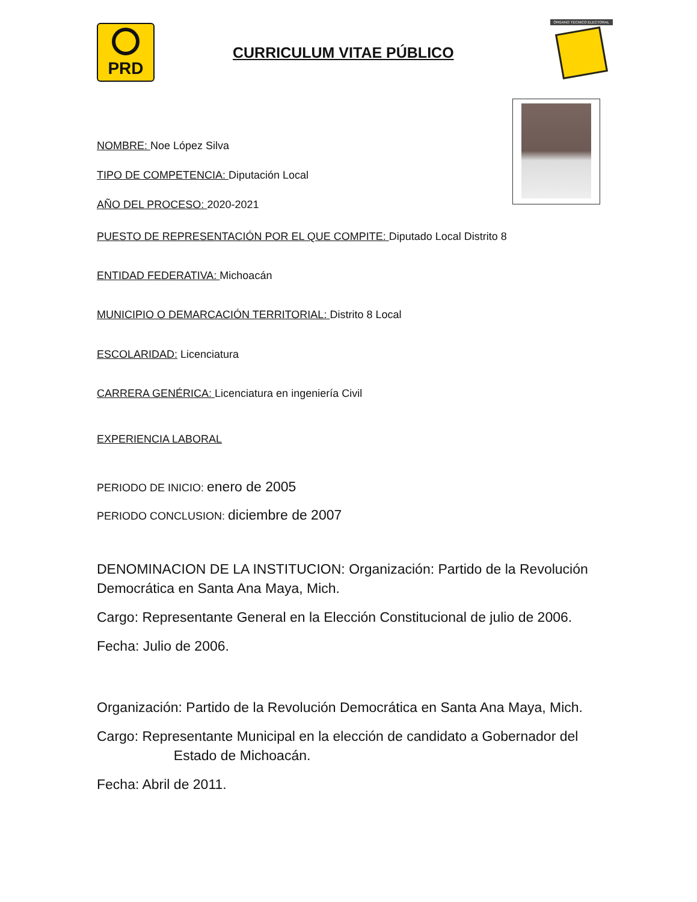PRD
CURRICULUM VITAE PÚBLICO
ÓRGANO TÉCNICO ELECTORAL
NOMBRE: Noe López Silva
TIPO DE COMPETENCIA: Diputación Local
AÑO DEL PROCESO: 2020-2021
PUESTO DE REPRESENTACIÓN POR EL QUE COMPITE: Diputado Local Distrito 8
ENTIDAD FEDERATIVA: Michoacán
MUNICIPIO O DEMARCACIÓN TERRITORIAL: Distrito 8 Local
ESCOLARIDAD: Licenciatura
CARRERA GENÉRICA: Licenciatura en ingeniería Civil
EXPERIENCIA LABORAL
PERIODO DE INICIO: enero de 2005
PERIODO CONCLUSION: diciembre de 2007
DENOMINACION DE LA INSTITUCION: Organización: Partido de la Revolución Democrática en Santa Ana Maya, Mich.
Cargo: Representante General en la Elección Constitucional de julio de 2006.
Fecha: Julio de 2006.
Organización: Partido de la Revolución Democrática en Santa Ana Maya, Mich.
Cargo: Representante Municipal en la elección de candidato a Gobernador del Estado de Michoacán.
Fecha: Abril de 2011.